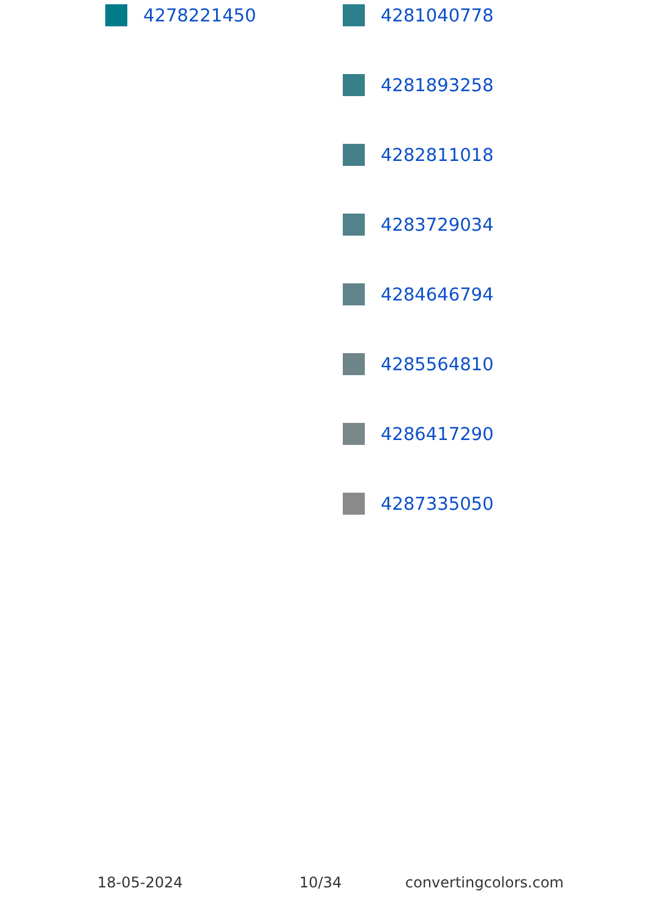4278221450
4281040778
4281893258
4282811018
4283729034
4284646794
4285564810
4286417290
4287335050
18-05-2024 10/34 convertingcolors.com